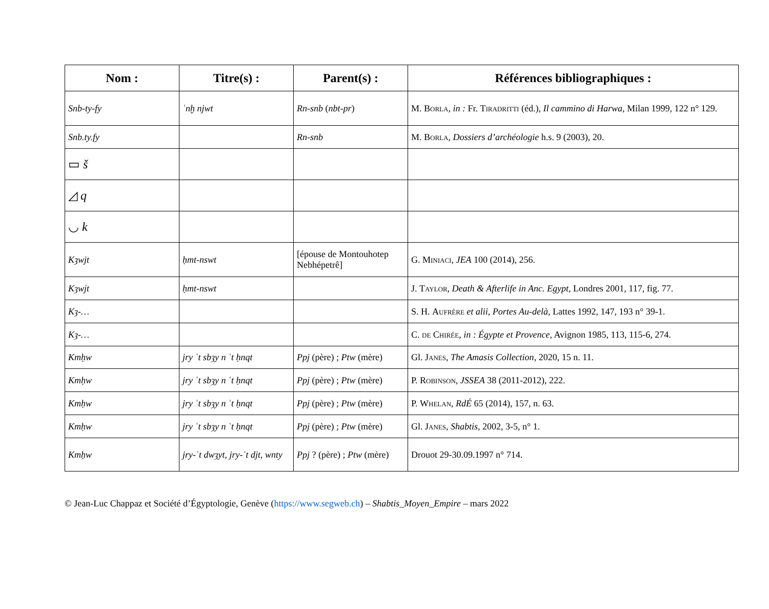| Nom : | Titre(s) : | Parent(s) : | Références bibliographiques : |
| --- | --- | --- | --- |
| Snb-ty-fy | ʿnḫ njwt | Rn-snb ( nbt-pr ) | M. Borla , in : Fr. Tiradritti (éd.), Il cammino di Harwa , Milan 1999, 122 n° 129. |
| Snb.ty.fy | | Rn-snb | M. Borla , Dossiers d’archéologie h.s. 9 (2003), 20. |
| ▭ š | | | |
| ◿ q | | | |
| ◡ k | | | |
| Kȝwjt | ḥmt-nswt | [épouse de Montouhotep Nebhépetrê] | G. Miniaci , JEA 100 (2014), 256. |
| Kȝwjt | ḥmt-nswt | | J. Taylor , Death & Afterlife in Anc. Egypt , Londres 2001, 117, fig. 77. |
| Kȝ-… | | | S. H. Aufrère et alii , Portes Au-delà , Lattes 1992, 147, 193 n° 39-1. |
| Kȝ-… | | | C. de Chirée , in : Égypte et Provence , Avignon 1985, 113, 115-6, 274. |
| Kmḥw | jry ʿt sbȝy n ʿt ḥnqt | Ppj (père) ; Ptw (mère) | Gl. Janes , The Amasis Collection , 2020, 15 n. 11. |
| Kmḥw | jry ʿt sbȝy n ʿt ḥnqt | Ppj (père) ; Ptw (mère) | P. Robinson , JSSEA 38 (2011-2012), 222. |
| Kmḥw | jry ʿt sbȝy n ʿt ḥnqt | Ppj (père) ; Ptw (mère) | P. Whelan , RdÉ 65 (2014), 157, n. 63. |
| Kmḥw | jry ʿt sbȝy n ʿt ḥnqt | Ppj (père) ; Ptw (mère) | Gl. Janes , Shabtis , 2002, 3-5, n° 1. |
| Kmḥw | jry-ʿt dwȝyt , jry-ʿt djt , wnty | Ppj ? (père) ; Ptw (mère) | Drouot 29-30.09.1997 n° 714. |
© Jean-Luc Chappaz et Société d’Égyptologie, Genève (https://www.segweb.ch) – Shabtis_Moyen_Empire – mars 2022